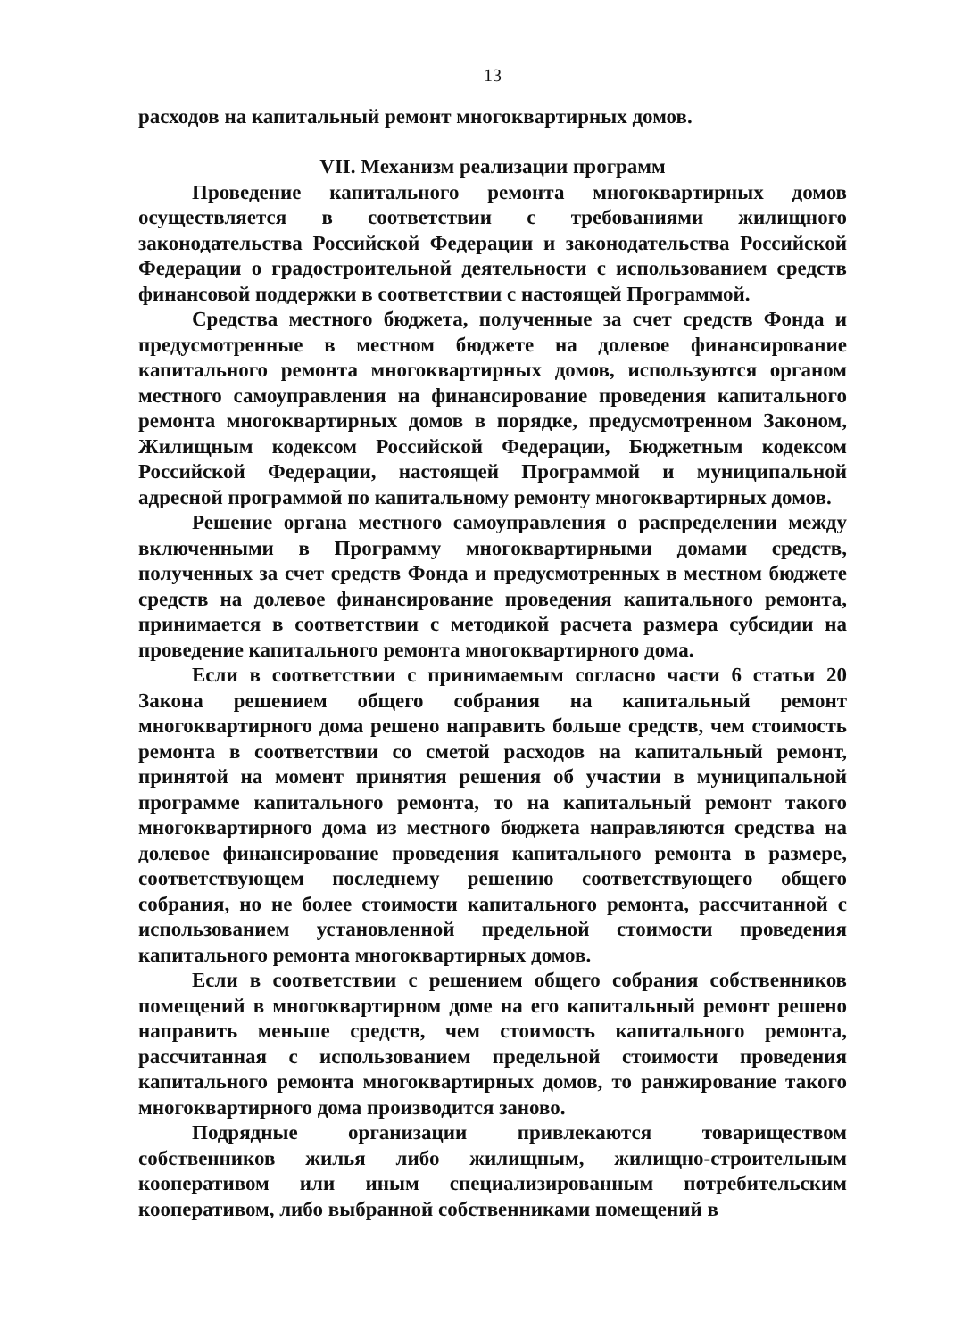13
расходов на капитальный ремонт многоквартирных домов.
VII. Механизм реализации программ
Проведение капитального ремонта многоквартирных домов осуществляется в соответствии с требованиями жилищного законодательства Российской Федерации и законодательства Российской Федерации о градостроительной деятельности с использованием средств финансовой поддержки в соответствии с настоящей Программой.
Средства местного бюджета, полученные за счет средств Фонда и предусмотренные в местном бюджете на долевое финансирование капитального ремонта многоквартирных домов, используются органом местного самоуправления на финансирование проведения капитального ремонта многоквартирных домов в порядке, предусмотренном Законом, Жилищным кодексом Российской Федерации, Бюджетным кодексом Российской Федерации, настоящей Программой и муниципальной адресной программой по капитальному ремонту многоквартирных домов.
Решение органа местного самоуправления о распределении между включенными в Программу многоквартирными домами средств, полученных за счет средств Фонда и предусмотренных в местном бюджете средств на долевое финансирование проведения капитального ремонта, принимается в соответствии с методикой расчета размера субсидии на проведение капитального ремонта многоквартирного дома.
Если в соответствии с принимаемым согласно части 6 статьи 20 Закона решением общего собрания на капитальный ремонт многоквартирного дома решено направить больше средств, чем стоимость ремонта в соответствии со сметой расходов на капитальный ремонт, принятой на момент принятия решения об участии в муниципальной программе капитального ремонта, то на капитальный ремонт такого многоквартирного дома из местного бюджета направляются средства на долевое финансирование проведения капитального ремонта в размере, соответствующем последнему решению соответствующего общего собрания, но не более стоимости капитального ремонта, рассчитанной с использованием установленной предельной стоимости проведения капитального ремонта многоквартирных домов.
Если в соответствии с решением общего собрания собственников помещений в многоквартирном доме на его капитальный ремонт решено направить меньше средств, чем стоимость капитального ремонта, рассчитанная с использованием предельной стоимости проведения капитального ремонта многоквартирных домов, то ранжирование такого многоквартирного дома производится заново.
Подрядные организации привлекаются товариществом собственников жилья либо жилищным, жилищно-строительным кооперативом или иным специализированным потребительским кооперативом, либо выбранной собственниками помещений в